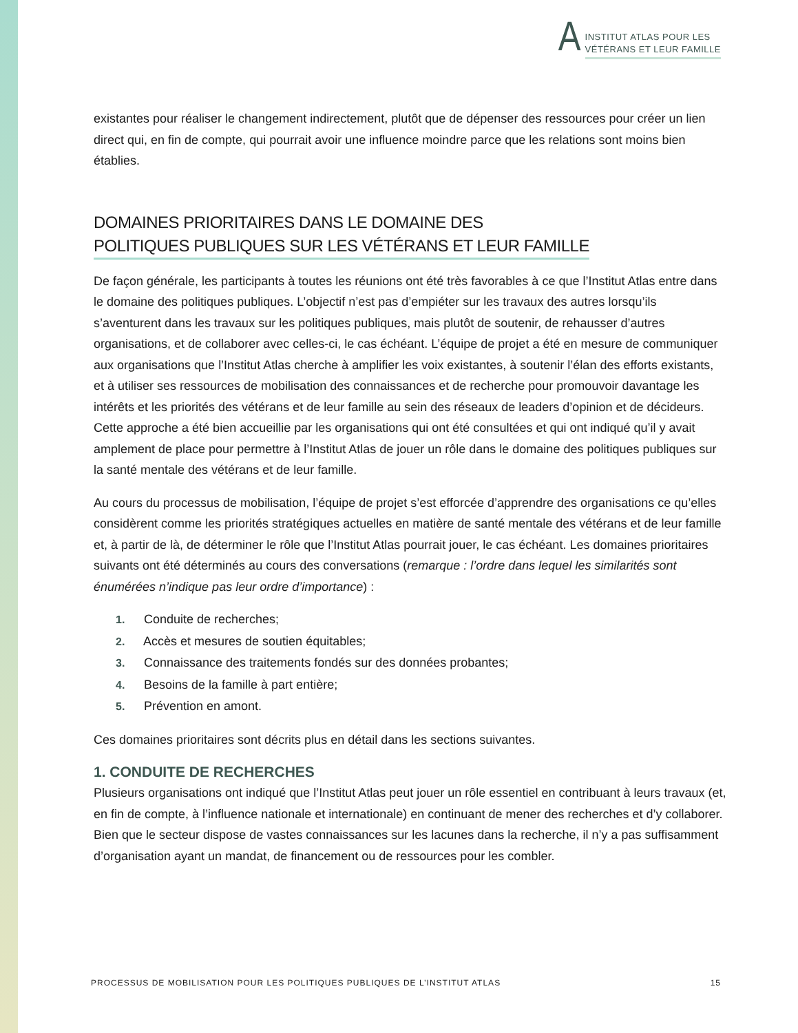A INSTITUT ATLAS POUR LES
VÉTÉRANS ET LEUR FAMILLE
existantes pour réaliser le changement indirectement, plutôt que de dépenser des ressources pour créer un lien direct qui, en fin de compte, qui pourrait avoir une influence moindre parce que les relations sont moins bien établies.
DOMAINES PRIORITAIRES DANS LE DOMAINE DES
POLITIQUES PUBLIQUES SUR LES VÉTÉRANS ET LEUR FAMILLE
De façon générale, les participants à toutes les réunions ont été très favorables à ce que l’Institut Atlas entre dans le domaine des politiques publiques. L’objectif n’est pas d’empiéter sur les travaux des autres lorsqu’ils s’aventurent dans les travaux sur les politiques publiques, mais plutôt de soutenir, de rehausser d’autres organisations, et de collaborer avec celles-ci, le cas échéant. L’équipe de projet a été en mesure de communiquer aux organisations que l’Institut Atlas cherche à amplifier les voix existantes, à soutenir l’élan des efforts existants, et à utiliser ses ressources de mobilisation des connaissances et de recherche pour promouvoir davantage les intérêts et les priorités des vétérans et de leur famille au sein des réseaux de leaders d’opinion et de décideurs. Cette approche a été bien accueillie par les organisations qui ont été consultées et qui ont indiqué qu’il y avait amplement de place pour permettre à l’Institut Atlas de jouer un rôle dans le domaine des politiques publiques sur la santé mentale des vétérans et de leur famille.
Au cours du processus de mobilisation, l’équipe de projet s’est efforcée d’apprendre des organisations ce qu’elles considèrent comme les priorités stratégiques actuelles en matière de santé mentale des vétérans et de leur famille et, à partir de là, de déterminer le rôle que l’Institut Atlas pourrait jouer, le cas échéant. Les domaines prioritaires suivants ont été déterminés au cours des conversations (remarque : l’ordre dans lequel les similarités sont énumérées n’indique pas leur ordre d’importance) :
1. Conduite de recherches;
2. Accès et mesures de soutien équitables;
3. Connaissance des traitements fondés sur des données probantes;
4. Besoins de la famille à part entière;
5. Prévention en amont.
Ces domaines prioritaires sont décrits plus en détail dans les sections suivantes.
1. CONDUITE DE RECHERCHES
Plusieurs organisations ont indiqué que l’Institut Atlas peut jouer un rôle essentiel en contribuant à leurs travaux (et, en fin de compte, à l’influence nationale et internationale) en continuant de mener des recherches et d’y collaborer. Bien que le secteur dispose de vastes connaissances sur les lacunes dans la recherche, il n’y a pas suffisamment d’organisation ayant un mandat, de financement ou de ressources pour les combler.
PROCESSUS DE MOBILISATION POUR LES POLITIQUES PUBLIQUES DE L’INSTITUT ATLAS 15